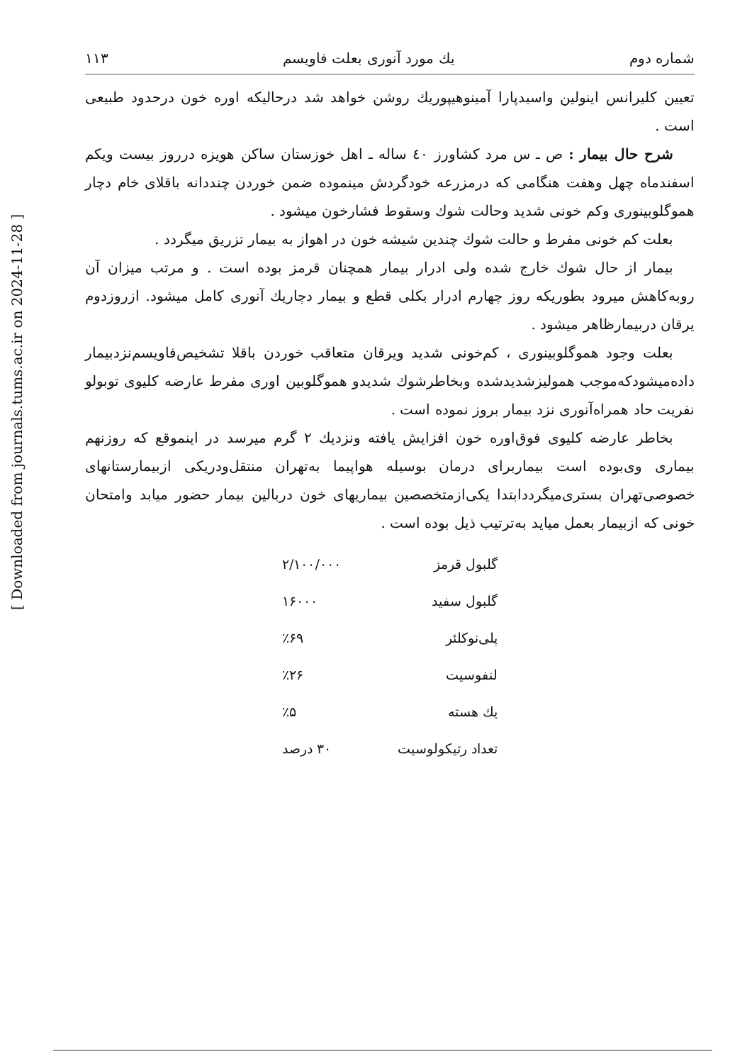[ Downloaded from journals.tums.ac.ir on 2024-11-28 ]
شماره دوم يك مورد آنورى بعلت فاويسم ۱۱۳
تعيين كليرانس اينولين واسيدپارا آمينوهيپوريك روشن خواهد شد درحاليكه اوره خون درحدود طبيعى است .
شرح حال بيمار : ص ـ س مرد كشاورز ٤٠ ساله ـ اهل خوزستان ساكن هويزه درروز بيست ويكم اسفندماه چهل وهفت هنگامى كه درمزرعه خودگردش مينموده ضمن خوردن چنددانه باقلاى خام دچار هموگلوبينورى وكم خونى شديد وحالت شوك وسقوط فشارخون ميشود .
بعلت كم خونى مفرط و حالت شوك چندين شيشه خون در اهواز به بيمار تزريق ميگردد .
بيمار از حال شوك خارج شده ولى ادرار بيمار همچنان قرمز بوده است . و مرتب ميزان آن روبه‌كاهش ميرود بطوريكه روز چهارم ادرار بكلى قطع و بيمار دچاريك آنورى كامل ميشود. ازروزدوم يرقان دربيمارظاهر ميشود .
بعلت وجود هموگلوبينورى ، كم‌خونى شديد ويرقان متعاقب خوردن باقلا تشخيص‌فاويسم‌نزدبيمار داده‌ميشودكه‌موجب همولیزشديدشده وبخاطرشوك شديدو هموگلوبين اورى مفرط عارضه كليوى توبولو نفريت حاد همراه‌آنورى نزد بيمار بروز نموده است .
بخاطر عارضه كليوى فوق‌اوره خون افزايش يافته ونزديك ۲ گرم ميرسد در اينموقع كه روزنهم بيمارى وى‌بوده است بيماربراى درمان بوسيله هواپيما به‌تهران منتقل‌ودريكى ازبيمارستانهاى خصوصى‌تهران بسترى‌ميگرددابتدا يكى‌ازمتخصصين بيماريهاى خون دربالين بيمار حضور ميابد وامتحان خونى كه ازبيمار بعمل ميايد به‌ترتيب ذيل بوده است .
| گلبول قرمز | ۲/۱۰۰/۰۰۰ |
| گلبول سفيد | ۱۶۰۰۰ |
| پلى‌نوكلئر | ٪۶۹ |
| لنفوسيت | ٪۲۶ |
| يك هسته | ٪۵ |
| تعداد رتيكولوسيت | ۳۰ درصد |